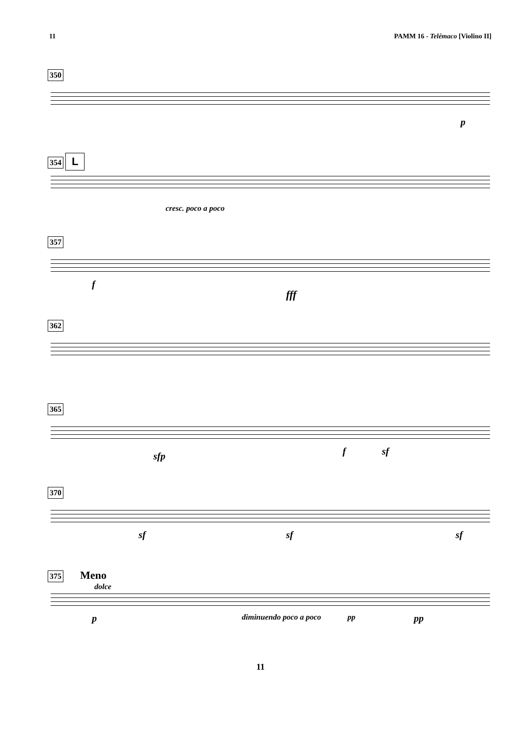11 PAMM 16 - Telêmaco [Violino II]
350
p
354 L
cresc. poco a poco
357
f
fff
362
365
sfp f sf
370
sf sf sf
375 Meno
dolce
p diminuendo poco a poco pp pp
11